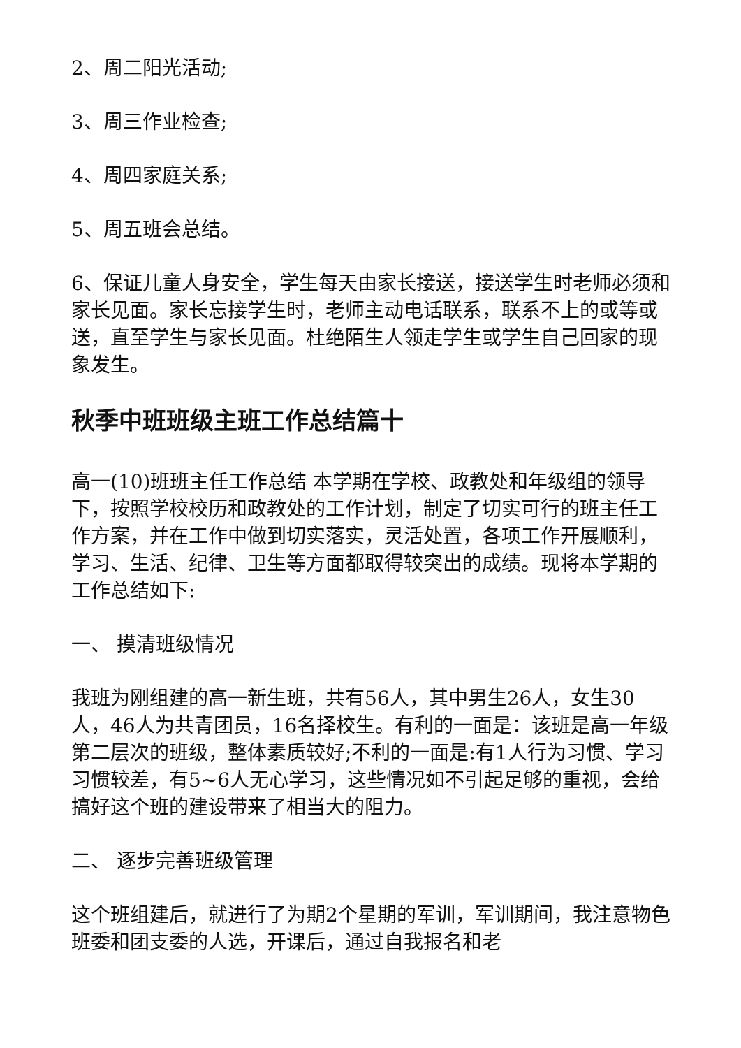2、周二阳光活动;
3、周三作业检查;
4、周四家庭关系;
5、周五班会总结。
6、保证儿童人身安全，学生每天由家长接送，接送学生时老师必须和家长见面。家长忘接学生时，老师主动电话联系，联系不上的或等或送，直至学生与家长见面。杜绝陌生人领走学生或学生自己回家的现象发生。
秋季中班班级主班工作总结篇十
高一(10)班班主任工作总结 本学期在学校、政教处和年级组的领导下，按照学校校历和政教处的工作计划，制定了切实可行的班主任工作方案，并在工作中做到切实落实，灵活处置，各项工作开展顺利，学习、生活、纪律、卫生等方面都取得较突出的成绩。现将本学期的工作总结如下:
一、 摸清班级情况
我班为刚组建的高一新生班，共有56人，其中男生26人，女生30人，46人为共青团员，16名择校生。有利的一面是：该班是高一年级第二层次的班级，整体素质较好;不利的一面是:有1人行为习惯、学习习惯较差，有5~6人无心学习，这些情况如不引起足够的重视，会给搞好这个班的建设带来了相当大的阻力。
二、 逐步完善班级管理
这个班组建后，就进行了为期2个星期的军训，军训期间，我注意物色班委和团支委的人选，开课后，通过自我报名和老